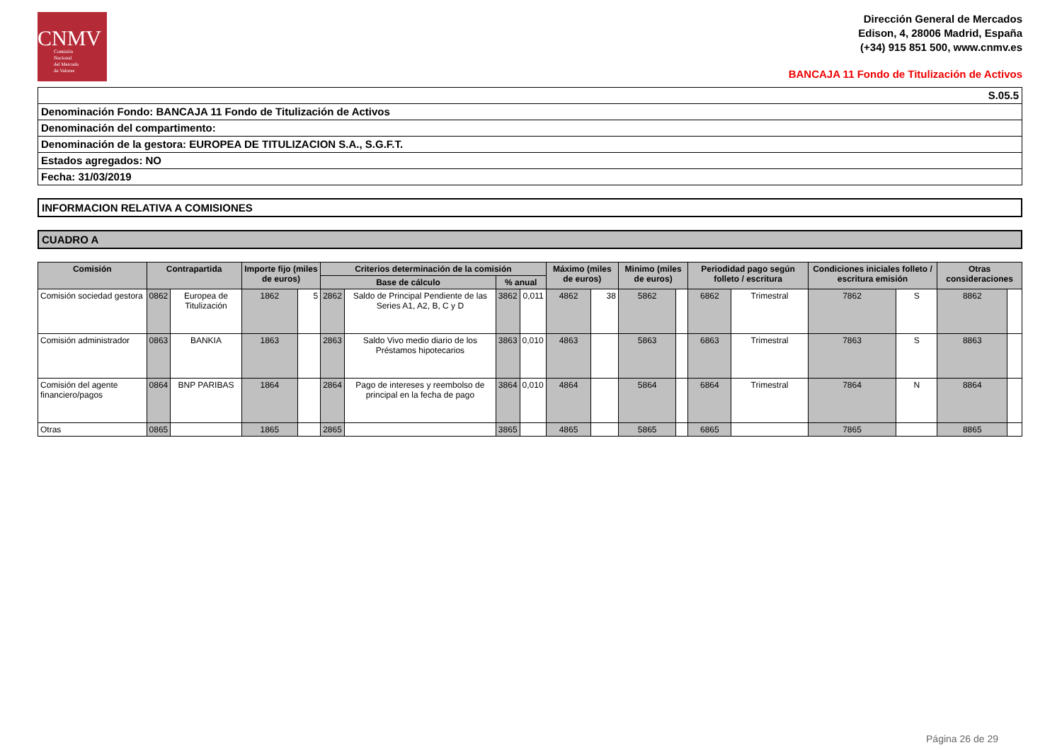CNMV
Comisión
Nacional
del Mercado
de Valores
Dirección General de Mercados
Edison, 4, 28006 Madrid, España
(+34) 915 851 500, www.cnmv.es
BANCAJA 11 Fondo de Titulización de Activos
S.05.5
Denominación Fondo: BANCAJA 11 Fondo de Titulización de Activos
Denominación del compartimento:
Denominación de la gestora: EUROPEA DE TITULIZACION S.A., S.G.F.T.
Estados agregados: NO
Fecha: 31/03/2019
INFORMACION RELATIVA A COMISIONES
CUADRO A
| Comisión | Contrapartida | | Importe fijo (miles de euros) | | Criterios determinación de la comisión | | | | Máximo (miles de euros) | | Minimo (miles de euros) | | Periodidad pago según folleto / escritura | | Condiciones iniciales folleto / escritura emisión | | Otras consideraciones | |
| --- | --- | --- | --- | --- | --- | --- | --- | --- | --- | --- | --- | --- | --- | --- | --- | --- | --- | --- |
| | | | | | Base de cálculo | | % anual | | | | | | | | | | | |
| Comisión sociedad gestora | 0862 | Europea de Titulización | 1862 | 5 | 2862 | Saldo de Principal Pendiente de las Series A1, A2, B, C y D | 3862 | 0,011 | 4862 | 38 | 5862 | | 6862 | Trimestral | 7862 | S | 8862 | |
| Comisión administrador | 0863 | BANKIA | 1863 | | 2863 | Saldo Vivo medio diario de los Préstamos hipotecarios | 3863 | 0,010 | 4863 | | 5863 | | 6863 | Trimestral | 7863 | S | 8863 | |
| Comisión del agente financiero/pagos | 0864 | BNP PARIBAS | 1864 | | 2864 | Pago de intereses y reembolso de principal en la fecha de pago | 3864 | 0,010 | 4864 | | 5864 | | 6864 | Trimestral | 7864 | N | 8864 | |
| Otras | 0865 | | 1865 | | 2865 | | 3865 | | 4865 | | 5865 | | 6865 | | 7865 | | 8865 | |
Página 26 de 29